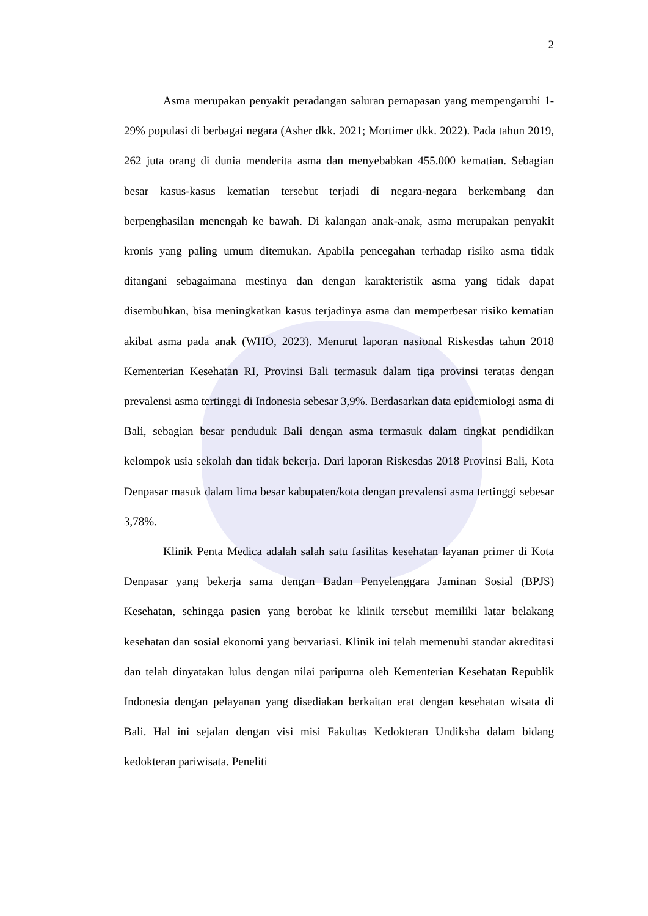2
Asma merupakan penyakit peradangan saluran pernapasan yang mempengaruhi 1-29% populasi di berbagai negara (Asher dkk. 2021; Mortimer dkk. 2022). Pada tahun 2019, 262 juta orang di dunia menderita asma dan menyebabkan 455.000 kematian. Sebagian besar kasus-kasus kematian tersebut terjadi di negara-negara berkembang dan berpenghasilan menengah ke bawah. Di kalangan anak-anak, asma merupakan penyakit kronis yang paling umum ditemukan. Apabila pencegahan terhadap risiko asma tidak ditangani sebagaimana mestinya dan dengan karakteristik asma yang tidak dapat disembuhkan, bisa meningkatkan kasus terjadinya asma dan memperbesar risiko kematian akibat asma pada anak (WHO, 2023). Menurut laporan nasional Riskesdas tahun 2018 Kementerian Kesehatan RI, Provinsi Bali termasuk dalam tiga provinsi teratas dengan prevalensi asma tertinggi di Indonesia sebesar 3,9%. Berdasarkan data epidemiologi asma di Bali, sebagian besar penduduk Bali dengan asma termasuk dalam tingkat pendidikan kelompok usia sekolah dan tidak bekerja. Dari laporan Riskesdas 2018 Provinsi Bali, Kota Denpasar masuk dalam lima besar kabupaten/kota dengan prevalensi asma tertinggi sebesar 3,78%.
Klinik Penta Medica adalah salah satu fasilitas kesehatan layanan primer di Kota Denpasar yang bekerja sama dengan Badan Penyelenggara Jaminan Sosial (BPJS) Kesehatan, sehingga pasien yang berobat ke klinik tersebut memiliki latar belakang kesehatan dan sosial ekonomi yang bervariasi. Klinik ini telah memenuhi standar akreditasi dan telah dinyatakan lulus dengan nilai paripurna oleh Kementerian Kesehatan Republik Indonesia dengan pelayanan yang disediakan berkaitan erat dengan kesehatan wisata di Bali. Hal ini sejalan dengan visi misi Fakultas Kedokteran Undiksha dalam bidang kedokteran pariwisata. Peneliti